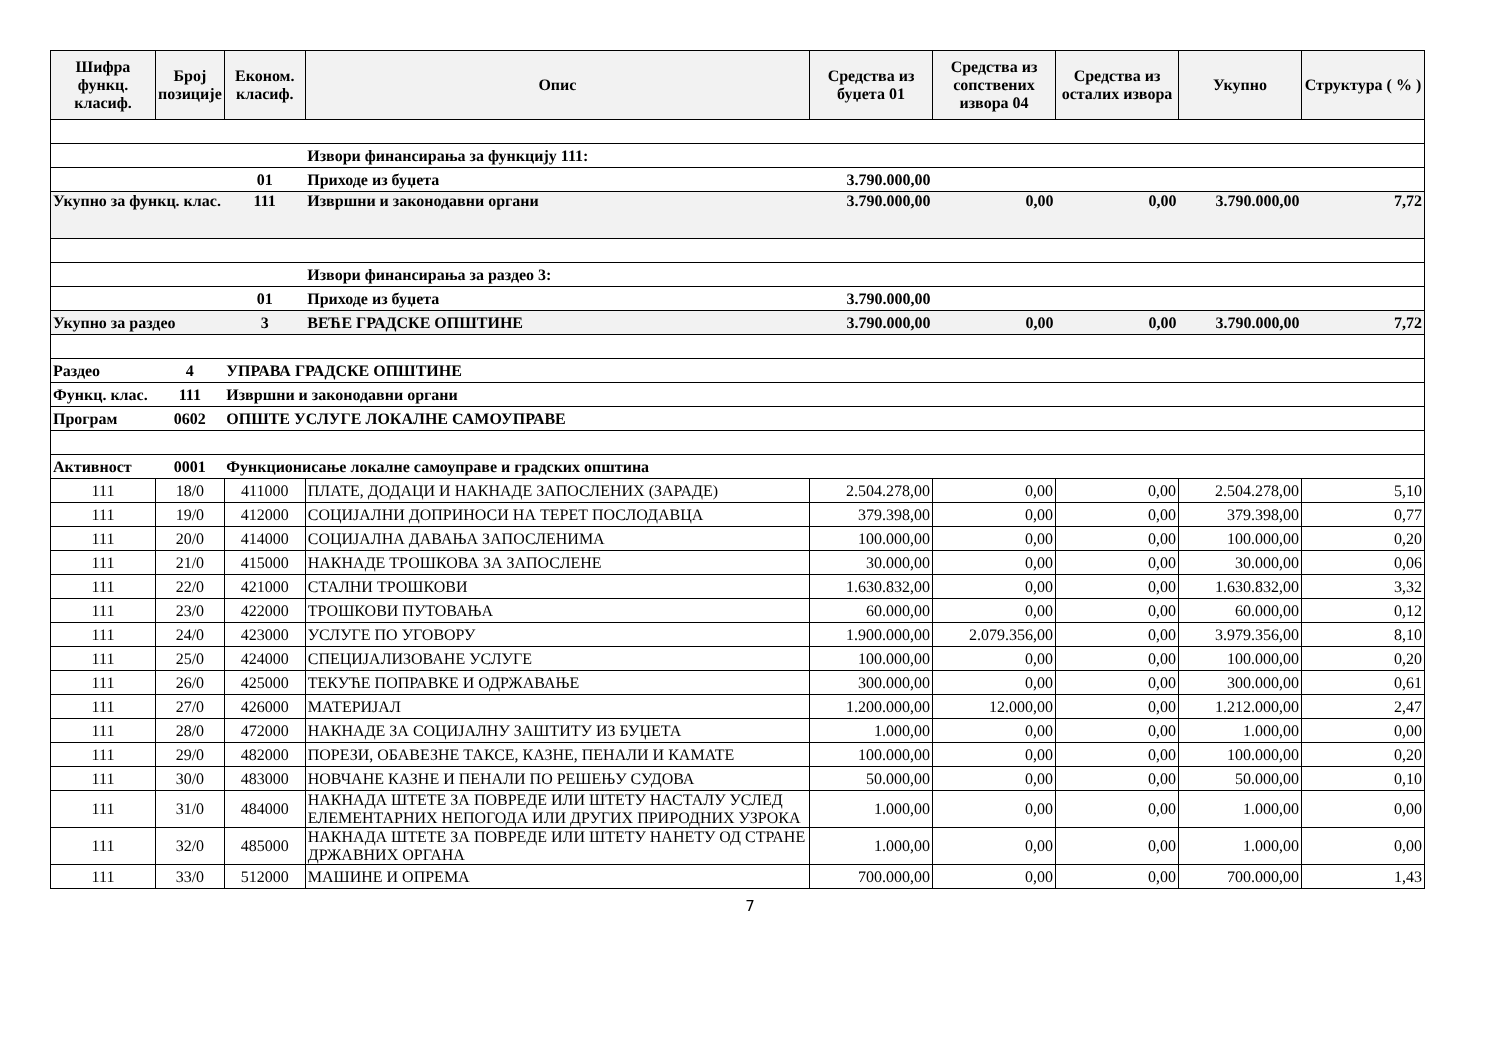| Шифра функц. класиф. | Број позиције | Економ. класиф. | Опис | Средства из буџета 01 | Средства из сопствених извора 04 | Средства из осталих извора | Укупно | Структура ( % ) |
| --- | --- | --- | --- | --- | --- | --- | --- | --- |
| | | | Извори финансирања за функцију 111: | | | | | |
| | | 01 | Приходе из буџета | 3.790.000,00 | | | | |
| Укупно за функц. клас. | | 111 | Извршни и законодавни органи | 3.790.000,00 | 0,00 | 0,00 | 3.790.000,00 | 7,72 |
| | | | Извори финансирања за раздео 3: | | | | | |
| | | 01 | Приходе из буџета | 3.790.000,00 | | | | |
| Укупно за раздео | | 3 | ВЕЋЕ ГРАДСКЕ ОПШТИНЕ | 3.790.000,00 | 0,00 | 0,00 | 3.790.000,00 | 7,72 |
| Раздео | 4 | УПРАВА ГРАДСКЕ ОПШТИНЕ | | | | | | |
| Функц. клас. | 111 | Извршни и законодавни органи | | | | | | |
| Програм | 0602 | ОПШТЕ УСЛУГЕ ЛОКАЛНЕ САМОУПРАВЕ | | | | | | |
| Активност | 0001 | Функционисање локалне самоуправе и градских општина | | | | | | |
| 111 | 18/0 | 411000 | ПЛАТЕ, ДОДАЦИ И НАКНАДЕ ЗАПОСЛЕНИХ (ЗАРАДЕ) | 2.504.278,00 | 0,00 | 0,00 | 2.504.278,00 | 5,10 |
| 111 | 19/0 | 412000 | СОЦИЈАЛНИ ДОПРИНОСИ НА ТЕРЕТ ПОСЛОДАВЦА | 379.398,00 | 0,00 | 0,00 | 379.398,00 | 0,77 |
| 111 | 20/0 | 414000 | СОЦИЈАЛНА ДАВАЊА ЗАПОСЛЕНИМА | 100.000,00 | 0,00 | 0,00 | 100.000,00 | 0,20 |
| 111 | 21/0 | 415000 | НАКНАДЕ ТРОШКОВА ЗА ЗАПОСЛЕНЕ | 30.000,00 | 0,00 | 0,00 | 30.000,00 | 0,06 |
| 111 | 22/0 | 421000 | СТАЛНИ ТРОШКОВИ | 1.630.832,00 | 0,00 | 0,00 | 1.630.832,00 | 3,32 |
| 111 | 23/0 | 422000 | ТРОШКОВИ ПУТОВАЊА | 60.000,00 | 0,00 | 0,00 | 60.000,00 | 0,12 |
| 111 | 24/0 | 423000 | УСЛУГЕ ПО УГОВОРУ | 1.900.000,00 | 2.079.356,00 | 0,00 | 3.979.356,00 | 8,10 |
| 111 | 25/0 | 424000 | СПЕЦИЈАЛИЗОВАНЕ УСЛУГЕ | 100.000,00 | 0,00 | 0,00 | 100.000,00 | 0,20 |
| 111 | 26/0 | 425000 | ТЕКУЋЕ ПОПРАВКЕ И ОДРЖАВАЊЕ | 300.000,00 | 0,00 | 0,00 | 300.000,00 | 0,61 |
| 111 | 27/0 | 426000 | МАТЕРИЈАЛ | 1.200.000,00 | 12.000,00 | 0,00 | 1.212.000,00 | 2,47 |
| 111 | 28/0 | 472000 | НАКНАДЕ ЗА СОЦИЈАЛНУ ЗАШТИТУ ИЗ БУЏЕТА | 1.000,00 | 0,00 | 0,00 | 1.000,00 | 0,00 |
| 111 | 29/0 | 482000 | ПОРЕЗИ, ОБАВЕЗНЕ ТАКСЕ, КАЗНЕ, ПЕНАЛИ И КАМАТЕ | 100.000,00 | 0,00 | 0,00 | 100.000,00 | 0,20 |
| 111 | 30/0 | 483000 | НОВЧАНЕ КАЗНЕ И ПЕНАЛИ ПО РЕШЕЊУ СУДОВА | 50.000,00 | 0,00 | 0,00 | 50.000,00 | 0,10 |
| 111 | 31/0 | 484000 | НАКНАДА ШТЕТЕ ЗА ПОВРЕДЕ ИЛИ ШТЕТУ НАСТАЛУ УСЛЕД ЕЛЕМЕНТАРНИХ НЕПОГОДА ИЛИ ДРУГИХ ПРИРОДНИХ УЗРОКА | 1.000,00 | 0,00 | 0,00 | 1.000,00 | 0,00 |
| 111 | 32/0 | 485000 | НАКНАДА ШТЕТЕ ЗА ПОВРЕДЕ ИЛИ ШТЕТУ НАНЕТУ ОД СТРАНЕ ДРЖАВНИХ ОРГАНА | 1.000,00 | 0,00 | 0,00 | 1.000,00 | 0,00 |
| 111 | 33/0 | 512000 | МАШИНЕ И ОПРЕМА | 700.000,00 | 0,00 | 0,00 | 700.000,00 | 1,43 |
7